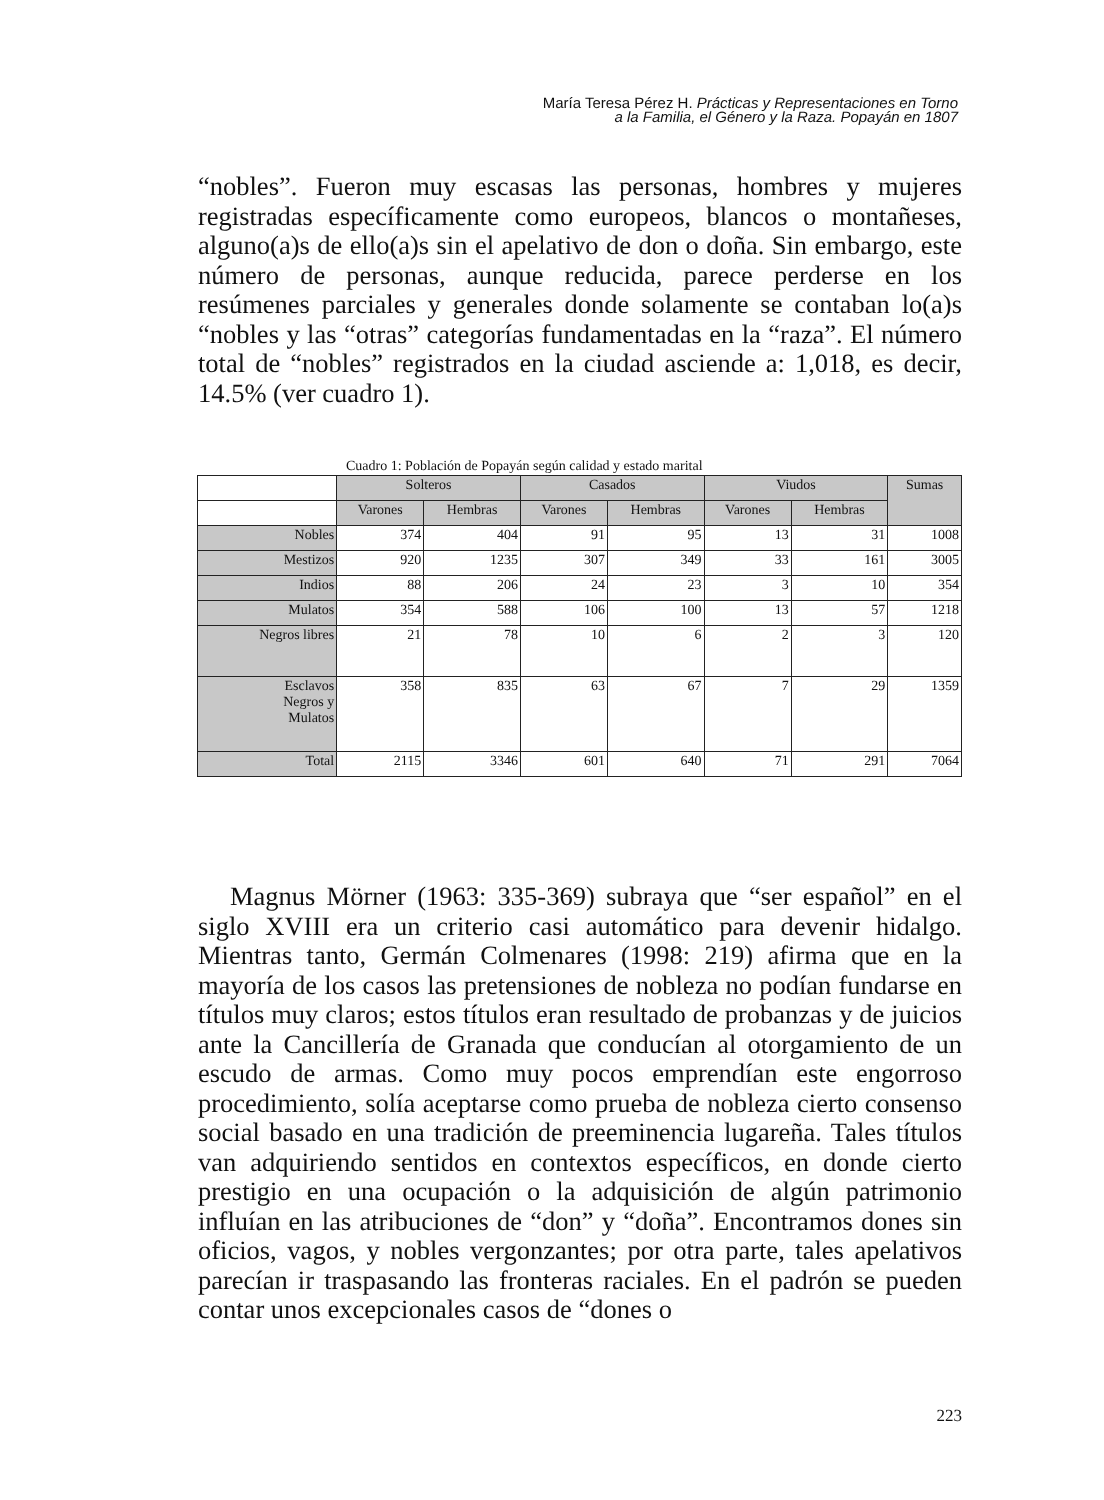María Teresa Pérez H. Prácticas y Representaciones en Torno
a la Familia, el Género y la Raza. Popayán en 1807
“nobles”. Fueron muy escasas las personas, hombres y mujeres registradas específicamente como europeos, blancos o montañeses, alguno(a)s de ello(a)s sin el apelativo de don o doña. Sin embargo, este número de personas, aunque reducida, parece perderse en los resúmenes parciales y generales donde solamente se contaban lo(a)s “nobles y las “otras” categorías fundamentadas en la “raza”. El número total de “nobles” registrados en la ciudad asciende a: 1,018, es decir, 14.5% (ver cuadro 1).
Cuadro 1: Población de Popayán según calidad y estado marital
| | Solteros | | Casados | | Viudos | | Sumas |
| | Varones | Hembras | Varones | Hembras | Varones | Hembras | |
| Nobles | 374 | 404 | 91 | 95 | 13 | 31 | 1008 |
| Mestizos | 920 | 1235 | 307 | 349 | 33 | 161 | 3005 |
| Indios | 88 | 206 | 24 | 23 | 3 | 10 | 354 |
| Mulatos | 354 | 588 | 106 | 100 | 13 | 57 | 1218 |
| Negros libres | 21 | 78 | 10 | 6 | 2 | 3 | 120 |
| Esclavos Negros y Mulatos | 358 | 835 | 63 | 67 | 7 | 29 | 1359 |
| Total | 2115 | 3346 | 601 | 640 | 71 | 291 | 7064 |
Magnus Mörner (1963: 335-369) subraya que “ser español” en el siglo XVIII era un criterio casi automático para devenir hidalgo. Mientras tanto, Germán Colmenares (1998: 219) afirma que en la mayoría de los casos las pretensiones de nobleza no podían fundarse en títulos muy claros; estos títulos eran resultado de probanzas y de juicios ante la Cancillería de Granada que conducían al otorgamiento de un escudo de armas. Como muy pocos emprendían este engorroso procedimiento, solía aceptarse como prueba de nobleza cierto consenso social basado en una tradición de preeminencia lugareña. Tales títulos van adquiriendo sentidos en contextos específicos, en donde cierto prestigio en una ocupación o la adquisición de algún patrimonio influían en las atribuciones de “don” y “doña”. Encontramos dones sin oficios, vagos, y nobles vergonzantes; por otra parte, tales apelativos parecían ir traspasando las fronteras raciales. En el padrón se pueden contar unos excepcionales casos de “dones o
223